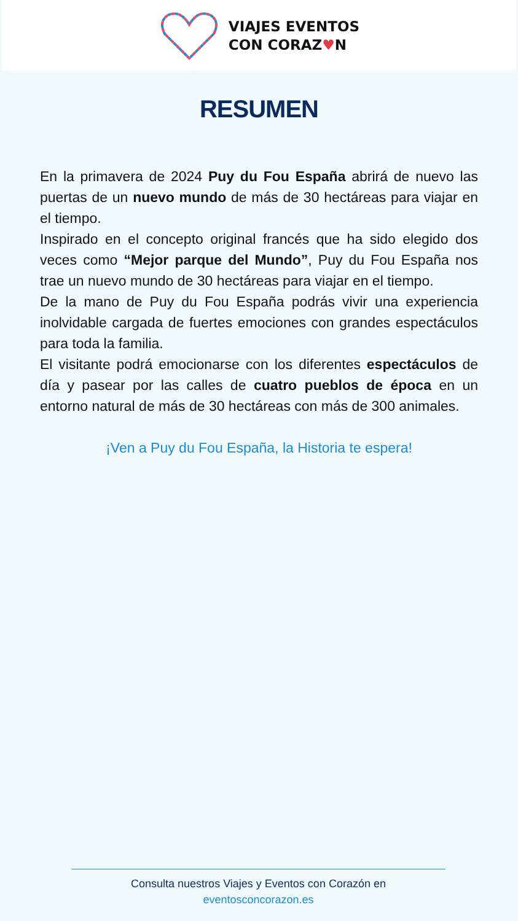VIAJES EVENTOS
CON CORAZ♥N
RESUMEN
En la primavera de 2024 Puy du Fou España abrirá de nuevo las puertas de un nuevo mundo de más de 30 hectáreas para viajar en el tiempo.
Inspirado en el concepto original francés que ha sido elegido dos veces como “Mejor parque del Mundo”, Puy du Fou España nos trae un nuevo mundo de 30 hectáreas para viajar en el tiempo.
De la mano de Puy du Fou España podrás vivir una experiencia inolvidable cargada de fuertes emociones con grandes espectáculos para toda la familia.
El visitante podrá emocionarse con los diferentes espectáculos de día y pasear por las calles de cuatro pueblos de época en un entorno natural de más de 30 hectáreas con más de 300 animales.
¡Ven a Puy du Fou España, la Historia te espera!
Consulta nuestros Viajes y Eventos con Corazón en
eventosconcorazon.es